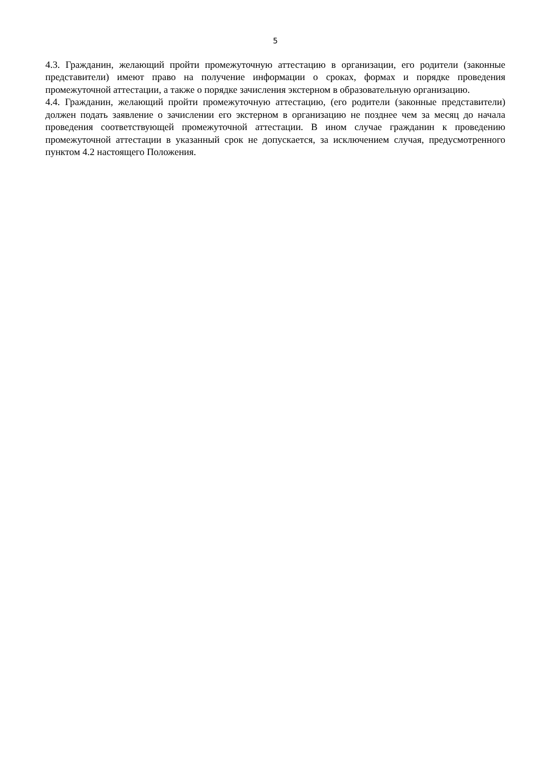5
4.3. Гражданин, желающий пройти промежуточную аттестацию в организации, его родители (законные представители) имеют право на получение информации о сроках, формах и порядке проведения промежуточной аттестации, а также о порядке зачисления экстерном в образовательную организацию.
4.4. Гражданин, желающий пройти промежуточную аттестацию, (его родители (законные представители) должен подать заявление о зачислении его экстерном в организацию не позднее чем за месяц до начала проведения соответствующей промежуточной аттестации. В ином случае гражданин к проведению промежуточной аттестации в указанный срок не допускается, за исключением случая, предусмотренного пунктом 4.2 настоящего Положения.